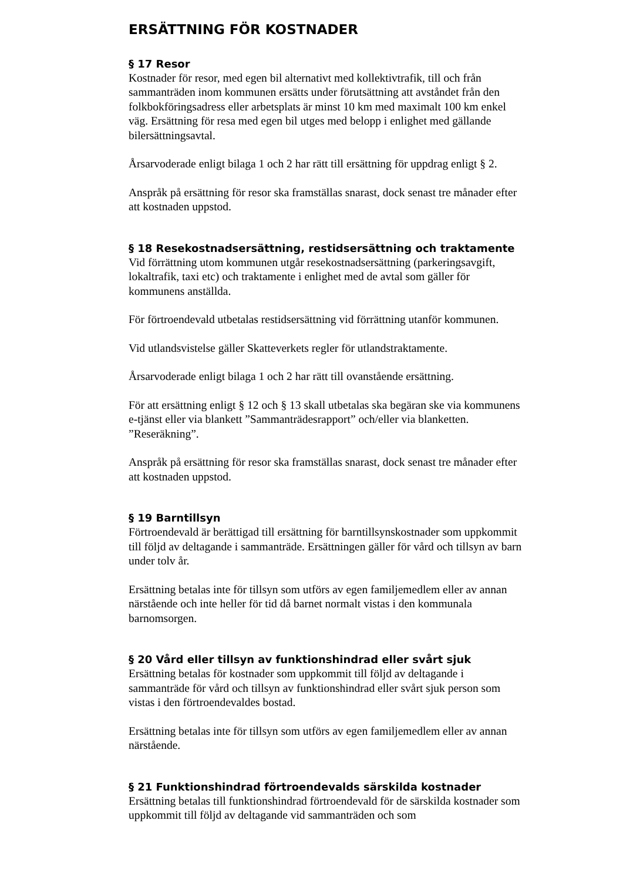ERSÄTTNING FÖR KOSTNADER
§ 17 Resor
Kostnader för resor, med egen bil alternativt med kollektivtrafik, till och från sammanträden inom kommunen ersätts under förutsättning att avståndet från den folkbokföringsadress eller arbetsplats är minst 10 km med maximalt 100 km enkel väg. Ersättning för resa med egen bil utges med belopp i enlighet med gällande bilersättningsavtal.
Årsarvoderade enligt bilaga 1 och 2 har rätt till ersättning för uppdrag enligt § 2.
Anspråk på ersättning för resor ska framställas snarast, dock senast tre månader efter att kostnaden uppstod.
§ 18 Resekostnadsersättning, restidsersättning och traktamente
Vid förrättning utom kommunen utgår resekostnadsersättning (parkeringsavgift, lokaltrafik, taxi etc) och traktamente i enlighet med de avtal som gäller för kommunens anställda.
För förtroendevald utbetalas restidsersättning vid förrättning utanför kommunen.
Vid utlandsvistelse gäller Skatteverkets regler för utlandstraktamente.
Årsarvoderade enligt bilaga 1 och 2 har rätt till ovanstående ersättning.
För att ersättning enligt § 12 och § 13 skall utbetalas ska begäran ske via kommunens e-tjänst eller via blankett ”Sammanträdesrapport” och/eller via blanketten. ”Reseräkning”.
Anspråk på ersättning för resor ska framställas snarast, dock senast tre månader efter att kostnaden uppstod.
§ 19 Barntillsyn
Förtroendevald är berättigad till ersättning för barntillsynskostnader som uppkommit till följd av deltagande i sammanträde. Ersättningen gäller för vård och tillsyn av barn under tolv år.
Ersättning betalas inte för tillsyn som utförs av egen familjemedlem eller av annan närstående och inte heller för tid då barnet normalt vistas i den kommunala barnomsorgen.
§ 20 Vård eller tillsyn av funktionshindrad eller svårt sjuk
Ersättning betalas för kostnader som uppkommit till följd av deltagande i sammanträde för vård och tillsyn av funktionshindrad eller svårt sjuk person som vistas i den förtroendevaldes bostad.
Ersättning betalas inte för tillsyn som utförs av egen familjemedlem eller av annan närstående.
§ 21 Funktionshindrad förtroendevalds särskilda kostnader
Ersättning betalas till funktionshindrad förtroendevald för de särskilda kostnader som uppkommit till följd av deltagande vid sammanträden och som